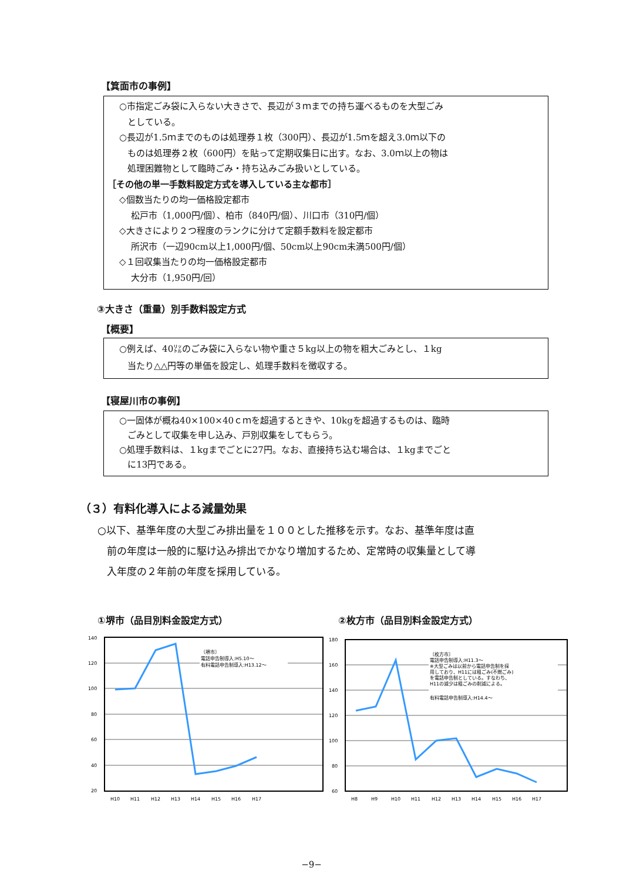【箕面市の事例】
○市指定ごみ袋に入らない大きさで、長辺が３ｍまでの持ち運べるものを大型ごみ
としている。
○長辺が1.5ｍまでのものは処理券１枚（300円）、長辺が1.5ｍを超え3.0ｍ以下の
ものは処理券２枚（600円）を貼って定期収集日に出す。なお、3.0ｍ以上の物は
処理困難物として臨時ごみ・持ち込みごみ扱いとしている。
［その他の単一手数料設定方式を導入している主な都市］
◇個数当たりの均一価格設定都市
松戸市（1,000円/個）、柏市（840円/個）、川口市（310円/個）
◇大きさにより２つ程度のランクに分けて定額手数料を設定都市
所沢市（一辺90cm以上1,000円/個、50cm以上90cm未満500円/個）
◇１回収集当たりの均一価格設定都市
大分市（1,950円/回）
③大きさ（重量）別手数料設定方式
【概要】
○例えば、40㍑のごみ袋に入らない物や重さ５kg以上の物を粗大ごみとし、１kg
当たり△△円等の単価を設定し、処理手数料を徴収する。
【寝屋川市の事例】
○一固体が概ね40×100×40ｃｍを超過するときや、10kgを超過するものは、臨時
ごみとして収集を申し込み、戸別収集をしてもらう。
○処理手数料は、１kgまでごとに27円。なお、直接持ち込む場合は、１kgまでごと
に13円である。
（３）有料化導入による減量効果
○以下、基準年度の大型ごみ排出量を１００とした推移を示す。なお、基準年度は直
前の年度は一般的に駆け込み排出でかなり増加するため、定常時の収集量として導
入年度の２年前の年度を採用している。
①堺市（品目別料金設定方式）
140
120
100
80
60
40
20
〔堺市〕
電話申告制導入:H5.10〜
有料電話申告制導入:H13.12〜
H10
H11
H12
H13
H14
H15
H16
H17
②枚方市（品目別料金設定方式）
180
160
140
120
100
80
60
〔枚方市〕
電話申告制導入:H11.3〜
※大型ごみは以前から電話申告制を採
用しており、H11には粗ごみ(不燃ごみ)
を電話申告制としている。すなわち、
H11の減少は粗ごみの削減による。
有料電話申告制導入:H14.4〜
H8
H9
H10
H11
H12
H13
H14
H15
H16
H17
−9−